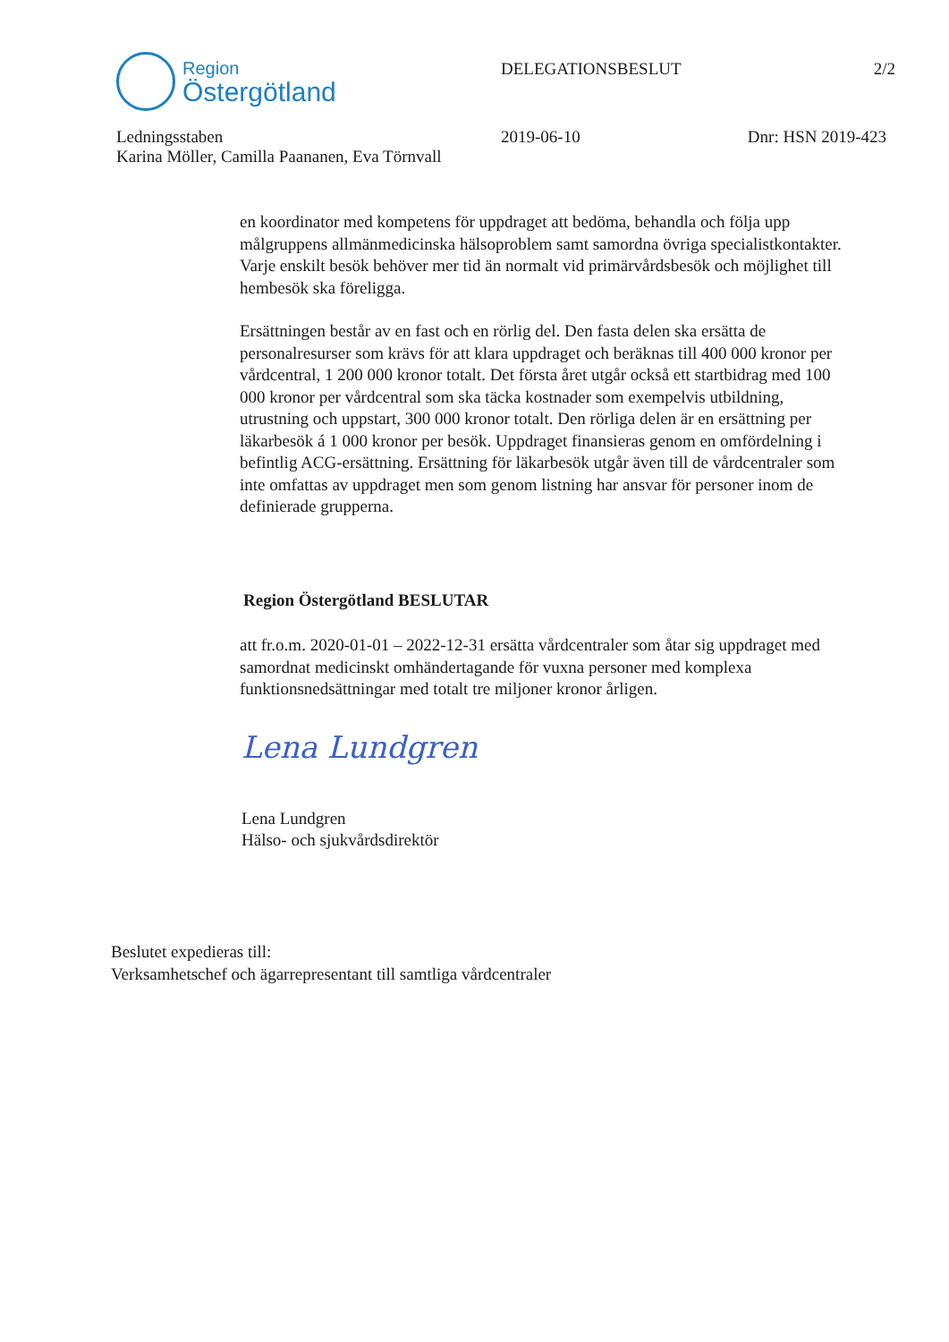Region
Östergötland
DELEGATIONSBESLUT 2/2
Ledningsstaben
Karina Möller, Camilla Paananen, Eva Törnvall
2019-06-10 Dnr: HSN 2019-423
en koordinator med kompetens för uppdraget att bedöma, behandla och följa upp målgruppens allmänmedicinska hälsoproblem samt samordna övriga specialistkontakter. Varje enskilt besök behöver mer tid än normalt vid primärvårdsbesök och möjlighet till hembesök ska föreligga.
Ersättningen består av en fast och en rörlig del. Den fasta delen ska ersätta de personalresurser som krävs för att klara uppdraget och beräknas till 400 000 kronor per vårdcentral, 1 200 000 kronor totalt. Det första året utgår också ett startbidrag med 100 000 kronor per vårdcentral som ska täcka kostnader som exempelvis utbildning, utrustning och uppstart, 300 000 kronor totalt. Den rörliga delen är en ersättning per läkarbesök á 1 000 kronor per besök. Uppdraget finansieras genom en omfördelning i befintlig ACG-ersättning. Ersättning för läkarbesök utgår även till de vårdcentraler som inte omfattas av uppdraget men som genom listning har ansvar för personer inom de definierade grupperna.
Region Östergötland BESLUTAR
att fr.o.m. 2020-01-01 – 2022-12-31 ersätta vårdcentraler som åtar sig uppdraget med samordnat medicinskt omhändertagande för vuxna personer med komplexa funktionsnedsättningar med totalt tre miljoner kronor årligen.
Lena Lundgren
Lena Lundgren
Hälso- och sjukvårdsdirektör
Beslutet expedieras till:
Verksamhetschef och ägarrepresentant till samtliga vårdcentraler